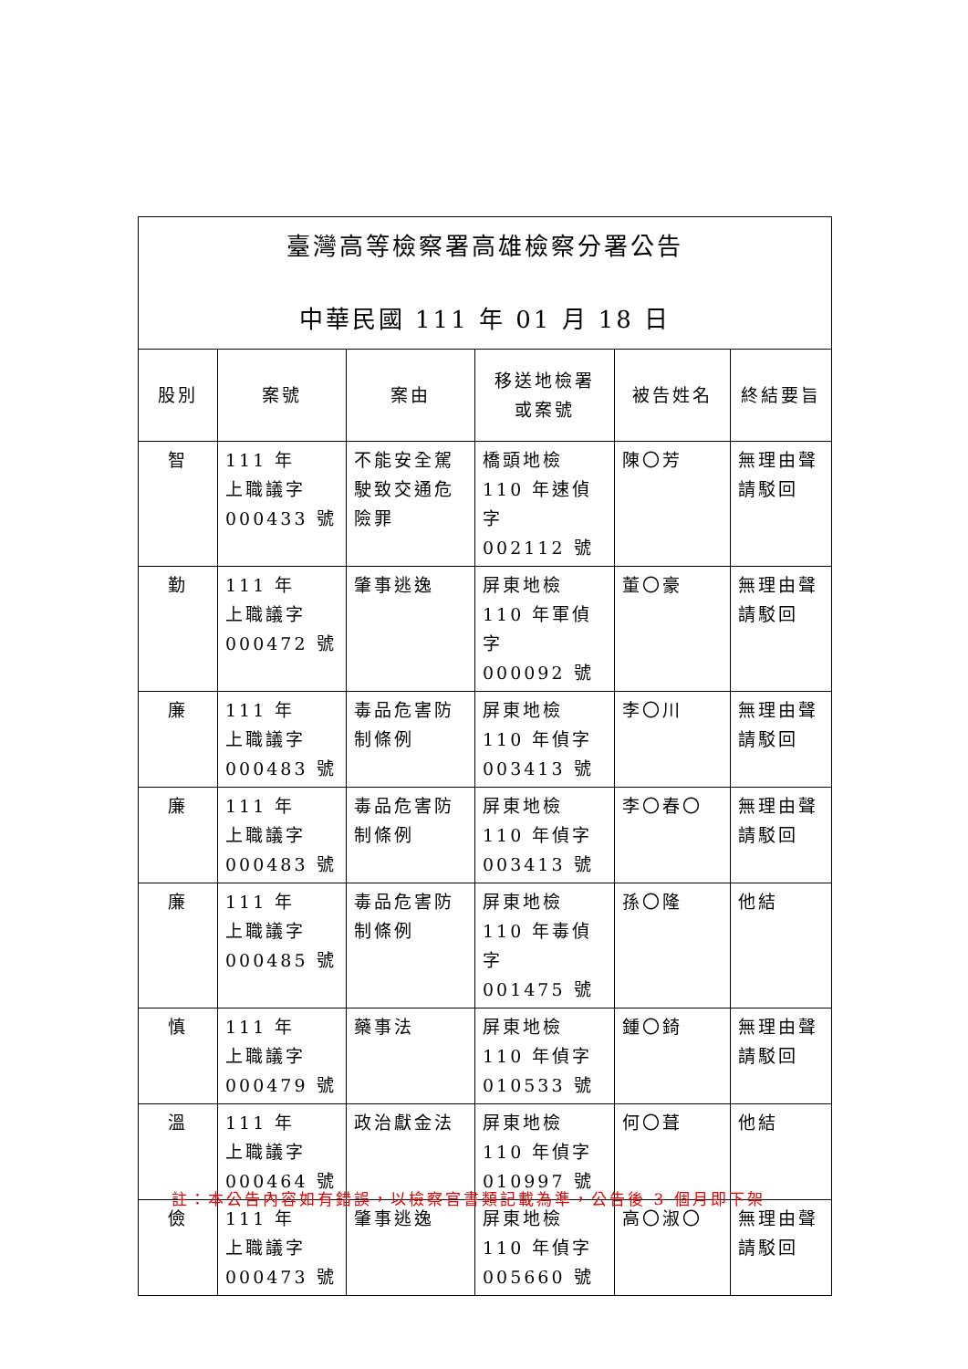| 臺灣高等檢察署高雄檢察分署公告 中華民國 111 年 01 月 18 日 | | | | | |
| 股別 | 案號 | 案由 | 移送地檢署 或案號 | 被告姓名 | 終結要旨 |
| 智 | 111 年 上職議字 000433 號 | 不能安全駕駛致交通危險罪 | 橋頭地檢 110 年速偵字 002112 號 | 陳〇芳 | 無理由聲請駁回 |
| 勤 | 111 年 上職議字 000472 號 | 肇事逃逸 | 屏東地檢 110 年軍偵字 000092 號 | 董〇豪 | 無理由聲請駁回 |
| 廉 | 111 年 上職議字 000483 號 | 毒品危害防制條例 | 屏東地檢 110 年偵字 003413 號 | 李〇川 | 無理由聲請駁回 |
| 廉 | 111 年 上職議字 000483 號 | 毒品危害防制條例 | 屏東地檢 110 年偵字 003413 號 | 李〇春〇 | 無理由聲請駁回 |
| 廉 | 111 年 上職議字 000485 號 | 毒品危害防制條例 | 屏東地檢 110 年毒偵字 001475 號 | 孫〇隆 | 他結 |
| 慎 | 111 年 上職議字 000479 號 | 藥事法 | 屏東地檢 110 年偵字 010533 號 | 鍾〇錡 | 無理由聲請駁回 |
| 溫 | 111 年 上職議字 000464 號 | 政治獻金法 | 屏東地檢 110 年偵字 010997 號 | 何〇葺 | 他結 |
| 儉 | 111 年 上職議字 000473 號 | 肇事逃逸 | 屏東地檢 110 年偵字 005660 號 | 高〇淑〇 | 無理由聲請駁回 |
註：本公告內容如有錯誤，以檢察官書類記載為準，公告後 3 個月即下架